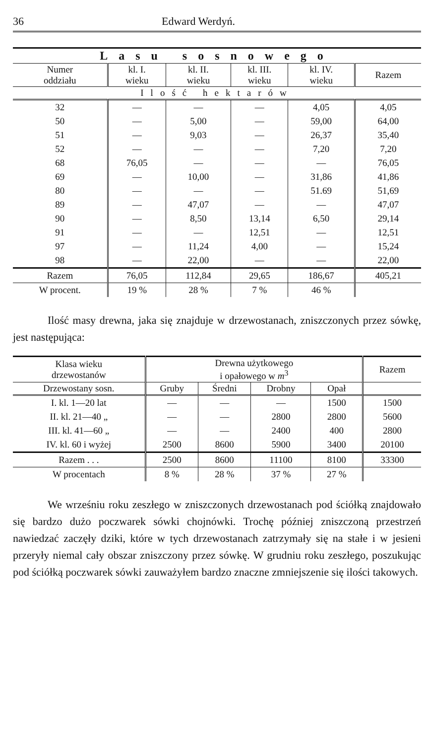36 Edward Werdyń.
| Lasu sosnowego | | | | | |
| --- | --- | --- | --- | --- | --- |
| Numer oddziału | kl. I. wieku | kl. II. wieku | kl. III. wieku | kl. IV. wieku | Razem |
| Ilość hektarów | | | | | |
| 32 | — | — | — | 4,05 | 4,05 |
| 50 | — | 5,00 | — | 59,00 | 64,00 |
| 51 | — | 9,03 | — | 26,37 | 35,40 |
| 52 | — | — | — | 7,20 | 7,20 |
| 68 | 76,05 | — | — | — | 76,05 |
| 69 | — | 10,00 | — | 31,86 | 41,86 |
| 80 | — | — | — | 51.69 | 51,69 |
| 89 | — | 47,07 | — | — | 47,07 |
| 90 | — | 8,50 | 13,14 | 6,50 | 29,14 |
| 91 | — | — | 12,51 | — | 12,51 |
| 97 | — | 11,24 | 4,00 | — | 15,24 |
| 98 | — | 22,00 | — | — | 22,00 |
| Razem | 76,05 | 112,84 | 29,65 | 186,67 | 405,21 |
| W procent. | 19 % | 28 % | 7 % | 46 % | |
Ilość masy drewna, jaka się znajduje w drzewostanach, zniszczonych przez sówkę, jest następująca:
| Klasa wieku drzewostanów | Drewna użytkowego i opałowego w m<sup>3</sup> | | | | Razem |
| --- | --- | --- | --- | --- | --- |
| Drzewostany sosn. | Gruby | Średni | Drobny | Opał | |
| I. kl. 1—20 lat | — | — | — | 1500 | 1500 |
| II. kl. 21—40 „ | — | — | 2800 | 2800 | 5600 |
| III. kl. 41—60 „ | — | — | 2400 | 400 | 2800 |
| IV. kl. 60 i wyżej | 2500 | 8600 | 5900 | 3400 | 20100 |
| Razem . . . | 2500 | 8600 | 11100 | 8100 | 33300 |
| W procentach | 8 % | 28 % | 37 % | 27 % | |
We wrześniu roku zeszłego w zniszczonych drzewostanach pod ściółką znajdowało się bardzo dużo poczwarek sówki chojnówki. Trochę później zniszczoną przestrzeń nawiedzać zaczęły dziki, które w tych drzewostanach zatrzymały się na stałe i w jesieni przeryły niemal cały obszar zniszczony przez sówkę. W grudniu roku zeszłego, poszukując pod ściółką poczwarek sówki zauważyłem bardzo znaczne zmniejszenie się ilości takowych.